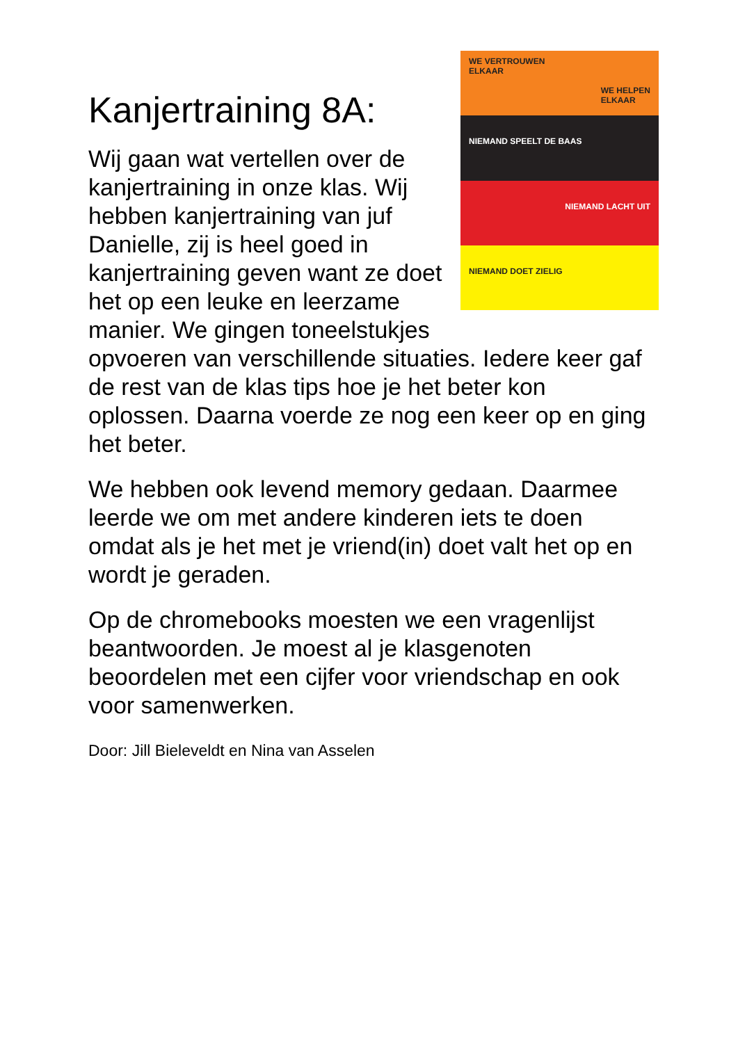WE VERTROUWEN
ELKAAR
WE HELPEN
ELKAAR
NIEMAND SPEELT DE BAAS
NIEMAND LACHT UIT
NIEMAND DOET ZIELIG
Kanjertraining 8A:
Wij gaan wat vertellen over de kanjertraining in onze klas. Wij hebben kanjertraining van juf Danielle, zij is heel goed in kanjertraining geven want ze doet het op een leuke en leerzame manier. We gingen toneelstukjes opvoeren van verschillende situaties. Iedere keer gaf de rest van de klas tips hoe je het beter kon oplossen. Daarna voerde ze nog een keer op en ging het beter.
We hebben ook levend memory gedaan. Daarmee leerde we om met andere kinderen iets te doen omdat als je het met je vriend(in) doet valt het op en wordt je geraden.
Op de chromebooks moesten we een vragenlijst beantwoorden. Je moest al je klasgenoten beoordelen met een cijfer voor vriendschap en ook voor samenwerken.
Door: Jill Bieleveldt en Nina van Asselen